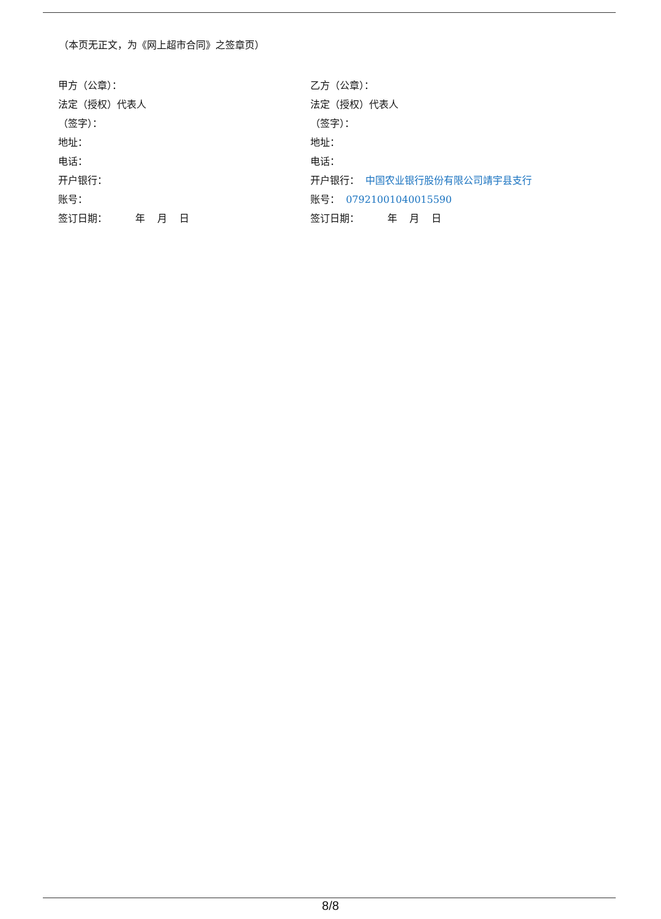（本页无正文，为《网上超市合同》之签章页）
甲方（公章）：
法定（授权）代表人
（签字）：
地址：
电话：
开户银行：
账号：
签订日期： 年 月 日
乙方（公章）：
法定（授权）代表人
（签字）：
地址：
电话：
开户银行： 中国农业银行股份有限公司靖宇县支行
账号： 07921001040015590
签订日期： 年 月 日
8/8